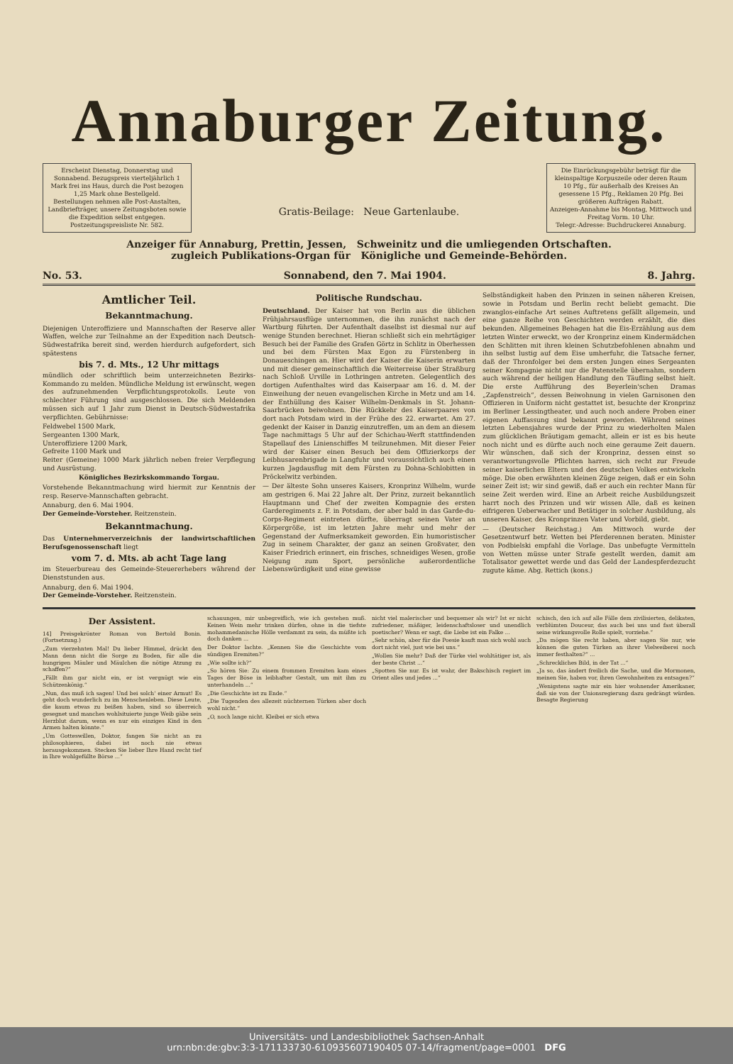Annaburger Zeitung.
Erscheint Dienstag, Donnerstag und Sonnabend. Bezugspreis vierteljährlich 1 Mark frei ins Haus, durch die Post bezogen 1,25 Mark ohne Bestellgeld.
Bestellungen nehmen alle Post-Anstalten, Landbriefträger, unsere Zeitungsboten sowie die Expedition selbst entgegen.
Postzeitungspreisliste Nr. 582.
Gratis-Beilage: Neue Gartenlaube.
Die Einrückungsgebühr beträgt für die kleinspaltige Korpuszeile oder deren Raum 10 Pfg., für außerhalb des Kreises An gesessene 15 Pfg., Reklamen 20 Pfg. Bei größeren Aufträgen Rabatt.
Anzeigen-Annahme bis Montag, Mittwoch und Freitag Vorm. 10 Uhr.
Telegr.-Adresse: Buchdruckerei Annaburg.
Anzeiger für Annaburg, Prettin, Jessen, Schweinitz und die umliegenden Ortschaften.
zugleich Publikations-Organ für Königliche und Gemeinde-Behörden.
No. 53. Sonnabend, den 7. Mai 1904. 8. Jahrg.
Amtlicher Teil.
Bekanntmachung.
Diejenigen Unteroffiziere und Mannschaften der Reserve aller Waffen, welche zur Teilnahme an der Expedition nach Deutsch-Südwestafrika bereit sind, werden hierdurch aufgefordert, sich spätestens
bis 7. d. Mts., 12 Uhr mittags
mündlich oder schriftlich beim unterzeichneten Bezirks-Kommando zu melden. Mündliche Meldung ist erwünscht, wegen des aufzunehmenden Verpflichtungsprotokolls. Leute von schlechter Führung sind ausgeschlossen. Die sich Meldenden müssen sich auf 1 Jahr zum Dienst in Deutsch-Südwestafrika verpflichten. Gebührnisse:
Feldwebel 1500 Mark,
Sergeanten 1300 Mark,
Unteroffiziere 1200 Mark,
Gefreite 1100 Mark und
Reiter (Gemeine) 1000 Mark jährlich neben freier Verpflegung und Ausrüstung.
Königliches Bezirkskommando Torgau.
Vorstehende Bekanntmachung wird hiermit zur Kenntnis der resp. Reserve-Mannschaften gebracht.
Annaburg, den 6. Mai 1904.
Der Gemeinde-Vorsteher. Reitzenstein.
Bekanntmachung.
Das Unternehmerverzeichnis der landwirtschaftlichen Berufsgenossenschaft liegt
vom 7. d. Mts. ab acht Tage lang
im Steuerbureau des Gemeinde-Steuererhebers während der Dienststunden aus.
Annaburg, den 6. Mai 1904.
Der Gemeinde-Vorsteher. Reitzenstein.
Politische Rundschau.
Deutschland. Der Kaiser hat von Berlin aus die üblichen Frühjahrsausflüge unternommen, die ihn zunächst nach der Wartburg führten. Der Aufenthalt daselbst ist diesmal nur auf wenige Stunden berechnet. Hieran schließt sich ein mehrtägiger Besuch bei der Familie des Grafen Görtz in Schlitz in Oberhessen und bei dem Fürsten Max Egon zu Fürstenberg in Donaueschingen an. Hier wird der Kaiser die Kaiserin erwarten und mit dieser gemeinschaftlich die Weiterreise über Straßburg nach Schloß Urville in Lothringen antreten. Gelegentlich des dortigen Aufenthaltes wird das Kaiserpaar am 16. d. M. der Einweihung der neuen evangelischen Kirche in Metz und am 14. der Enthüllung des Kaiser Wilhelm-Denkmals in St. Johann-Saarbrücken beiwohnen. Die Rückkehr des Kaiserpaares von dort nach Potsdam wird in der Frühe des 22. erwartet. Am 27. gedenkt der Kaiser in Danzig einzutreffen, um an dem an diesem Tage nachmittags 5 Uhr auf der Schichau-Werft stattfindenden Stapellauf des Linienschiffes M teilzunehmen. Mit dieser Feier wird der Kaiser einen Besuch bei dem Offizierkorps der Leibhusarenbrigade in Langfuhr und voraussichtlich auch einen kurzen Jagdausflug mit dem Fürsten zu Dohna-Schlobitten in Pröckelwitz verbinden.
— Der älteste Sohn unseres Kaisers, Kronprinz Wilhelm, wurde am gestrigen 6. Mai 22 Jahre alt. Der Prinz, zurzeit bekanntlich Hauptmann und Chef der zweiten Kompagnie des ersten Garderegiments z. F. in Potsdam, der aber bald in das Garde-du-Corps-Regiment eintreten dürfte, überragt seinen Vater an Körpergröße, ist im letzten Jahre mehr und mehr der Gegenstand der Aufmerksamkeit geworden. Ein humoristischer Zug in seinem Charakter, der ganz an seinen Großvater, den Kaiser Friedrich erinnert, ein frisches, schneidiges Wesen, große Neigung zum Sport, persönliche außerordentliche Liebenswürdigkeit und eine gewisse
Selbständigkeit haben den Prinzen in seinen näheren Kreisen, sowie in Potsdam und Berlin recht beliebt gemacht. Die zwanglos-einfache Art seines Auftretens gefällt allgemein, und eine ganze Reihe von Geschichten werden erzählt, die dies bekunden. Allgemeines Behagen hat die Eis-Erzählung aus dem letzten Winter erweckt, wo der Kronprinz einem Kindermädchen den Schlitten mit ihren kleinen Schutzbefohlenen abnahm und ihn selbst lustig auf dem Eise umherfuhr, die Tatsache ferner, daß der Thronfolger bei dem ersten Jungen eines Sergeanten seiner Kompagnie nicht nur die Patenstelle übernahm, sondern auch während der heiligen Handlung den Täufling selbst hielt. Die erste Aufführung des Beyerlein'schen Dramas „Zapfenstreich“, dessen Beiwohnung in vielen Garnisonen den Offizieren in Uniform nicht gestattet ist, besuchte der Kronprinz im Berliner Lessingtheater, und auch noch andere Proben einer eigenen Auffassung sind bekannt geworden. Während seines letzten Lebensjahres wurde der Prinz zu wiederholten Malen zum glücklichen Bräutigam gemacht, allein er ist es bis heute noch nicht und es dürfte auch noch eine geraume Zeit dauern. Wir wünschen, daß sich der Kronprinz, dessen einst so verantwortungsvolle Pflichten harren, sich recht zur Freude seiner kaiserlichen Eltern und des deutschen Volkes entwickeln möge. Die oben erwähnten kleinen Züge zeigen, daß er ein Sohn seiner Zeit ist; wir sind gewiß, daß er auch ein rechter Mann für seine Zeit werden wird. Eine an Arbeit reiche Ausbildungszeit harrt noch des Prinzen und wir wissen Alle, daß es keinen eifrigeren Ueberwacher und Betätiger in solcher Ausbildung, als unseren Kaiser, des Kronprinzen Vater und Vorbild, giebt.
— (Deutscher Reichstag.) Am Mittwoch wurde der Gesetzentwurf betr. Wetten bei Pferderennen beraten. Minister von Podbielski empfahl die Vorlage. Das unbefugte Vermitteln von Wetten müsse unter Strafe gestellt werden, damit am Totalisator gewettet werde und das Geld der Landespferdezucht zugute käme. Abg. Rettich (kons.)
Der Assistent.
14] Preisgekrönter Roman von Bertold Bonin. (Fortsetzung.)
„Zum vierzehnten Mal! Du lieber Himmel, drückt den Mann denn nicht die Sorge zu Boden, für alle die hungrigen Mäuler und Mäulchen die nötige Atzung zu schaffen?“
„Fällt ihm gar nicht ein, er ist vergnügt wie ein Schützenkönig.“
„Nun, das muß ich sagen! Und bei solch' einer Armut! Es geht doch wunderlich zu im Menschenleben. Diese Leute, die kaum etwas zu beißen haben, sind so überreich gesegnet und manches wohlsituierte junge Weib gäbe sein Herzblut darum, wenn es nur ein einziges Kind in den Armen halten könnte.“
„Um Gotteswillen, Doktor, fangen Sie nicht an zu philosophieren, dabei ist noch nie etwas herausgekommen. Stecken Sie lieber Ihre Hand recht tief in Ihre wohlgefüllte Börse ...“
schauungen, mir unbegreiflich, wie ich gestehen muß. Keinen Wein mehr trinken dürfen, ohne in die tiefste mohammedanische Hölle verdammt zu sein, da müßte ich doch danken ...
Der Doktor lachte. „Kennen Sie die Geschichte vom sündigen Eremiten?“
„Wie sollte ich?“
„So hören Sie: Zu einem frommen Eremiten kam eines Tages der Böse in leibhafter Gestalt, um mit ihm zu unterhandeln ...“
„Die Geschichte ist zu Ende.“
„Die Tugenden des allezeit nüchternen Türken aber doch wohl nicht.“
„O, noch lange nicht. Kleibei er sich etwa
nicht viel malerischer und bequemer als wir? Ist er nicht zufriedener, mäßiger, leidenschaftsloser und unendlich poetischer? Wenn er sagt, die Liebe ist ein Falke ...
„Sehr schön, aber für die Poesie kauft man sich wohl auch dort nicht viel, just wie bei uns.“
„Wollen Sie mehr? Daß der Türke viel wohltätiger ist, als der beste Christ ...“
„Spotten Sie nur. Es ist wahr, der Bakschisch regiert im Orient alles und jedes ...“
schisch, den ich auf alle Fälle dem zivilisierten, delikaten, verblümten Douceur, das auch bei uns und fast überall seine wirkungsvolle Rolle spielt, vorziehe.“
„Da mögen Sie recht haben, aber sagen Sie nur, wie können die guten Türken an ihrer Vielweiberei noch immer festhalten?“ ...
„Schreckliches Bild, in der Tat ...“
„Ja so, das ändert freilich die Sache, und die Mormonen, meinen Sie, haben vor, ihren Gewohnheiten zu entsagen?“
„Wenigstens sagte mir ein hier wohnender Amerikaner, daß sie von der Unionsregierung dazu gedrängt würden. Besagte Regierung
Universitäts- und Landesbibliothek Sachsen-Anhalt
urn:nbn:de:gbv:3:3-171133730-610935607190405 07-14/fragment/page=0001 DFG